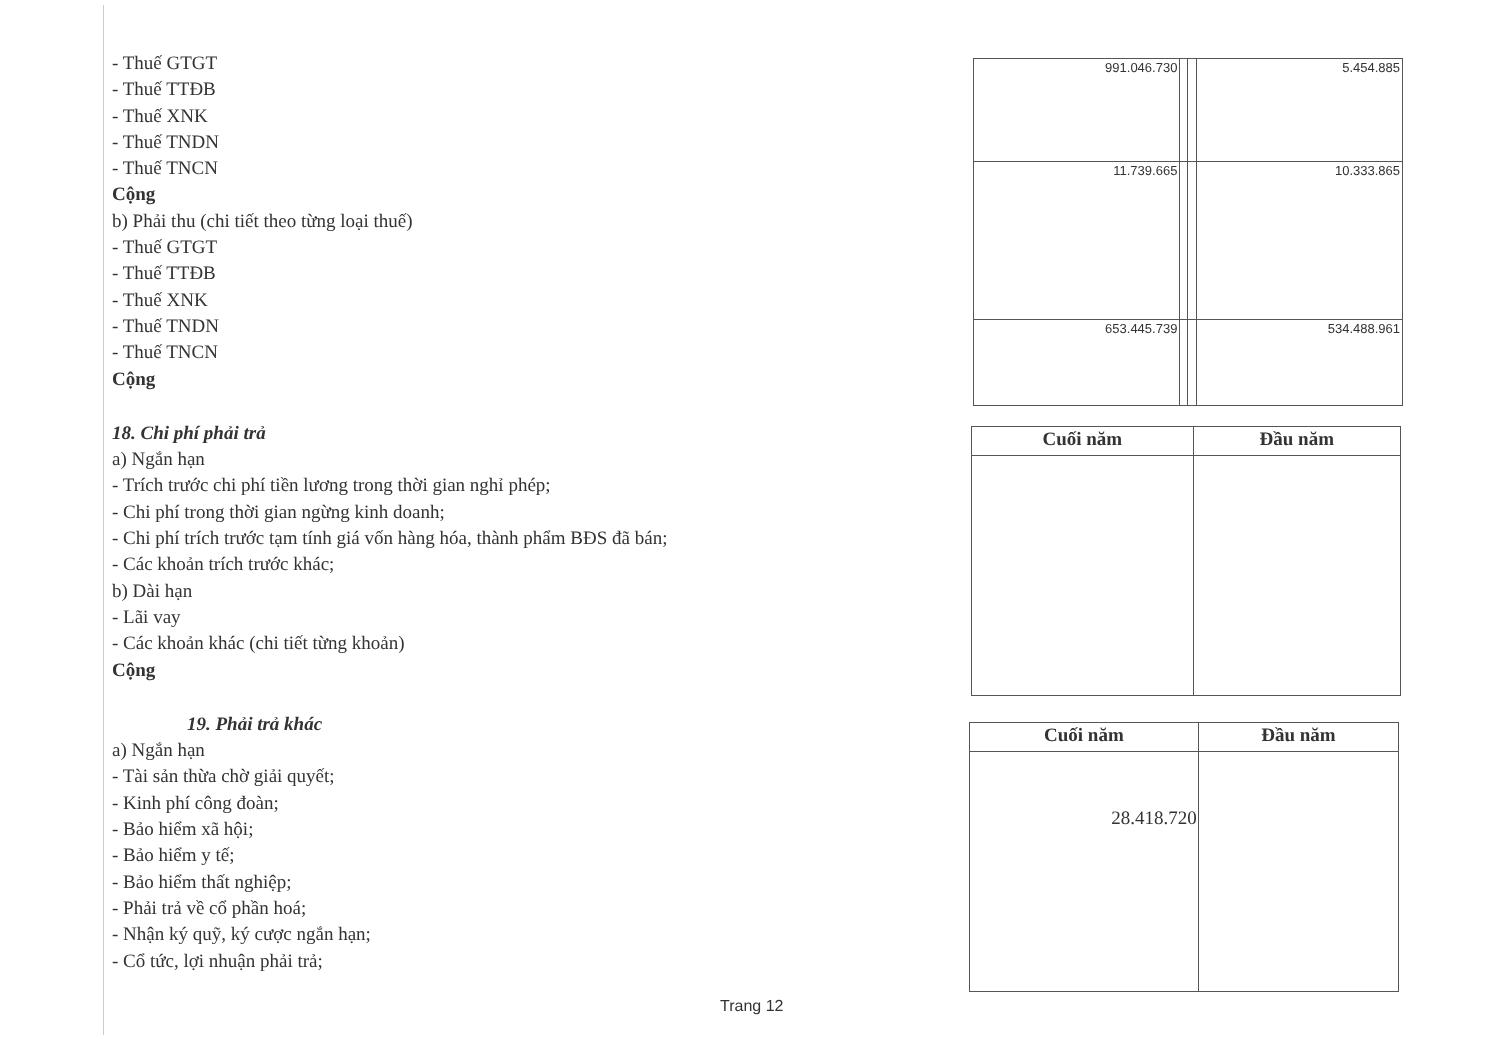- Thuế GTGT
- Thuế TTĐB
- Thuế XNK
- Thuế TNDN
- Thuế TNCN
Cộng
b) Phải thu (chi tiết theo từng loại thuế)
- Thuế GTGT
- Thuế TTĐB
- Thuế XNK
- Thuế TNDN
- Thuế TNCN
Cộng
18. Chi phí phải trả
a) Ngắn hạn
- Trích trước chi phí tiền lương trong thời gian nghỉ phép;
- Chi phí trong thời gian ngừng kinh doanh;
- Chi phí trích trước tạm tính giá vốn hàng hóa, thành phẩm BĐS đã bán;
- Các khoản trích trước khác;
b) Dài hạn
- Lãi vay
- Các khoản khác (chi tiết từng khoản)
Cộng
19. Phải trả khác
a) Ngắn hạn
- Tài sản thừa chờ giải quyết;
- Kinh phí công đoàn;
- Bảo hiểm xã hội;
- Bảo hiểm y tế;
- Bảo hiểm thất nghiệp;
- Phải trả về cổ phần hoá;
- Nhận ký quỹ, ký cược ngắn hạn;
- Cổ tức, lợi nhuận phải trả;
| 991.046.730 | | | 5.454.885 |
| 11.739.665 | | | 10.333.865 |
| 653.445.739 | | | 534.488.961 |
| Cuối năm | Đầu năm |
| --- | --- |
| Cuối năm | Đầu năm |
| --- | --- |
| 28.418.720 | |
Trang 12